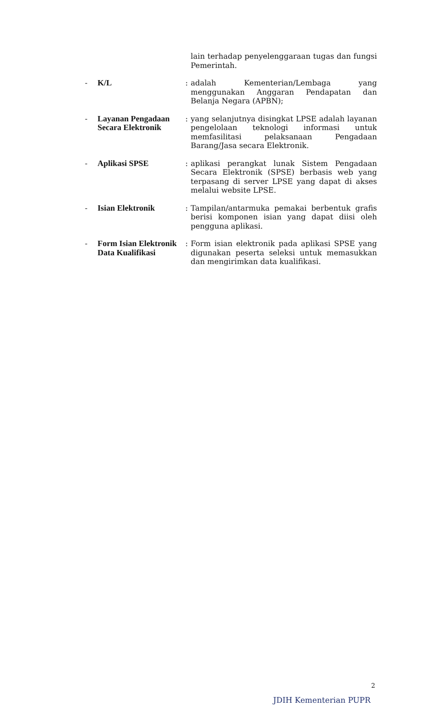| | | | lain terhadap penyelenggaraan tugas dan fungsi Pemerintah. |
| - | K/L | : | adalah Kementerian/Lembaga yang menggunakan Anggaran Pendapatan dan Belanja Negara (APBN); |
| - | Layanan Pengadaan Secara Elektronik | : | yang selanjutnya disingkat LPSE adalah layanan pengelolaan teknologi informasi untuk memfasilitasi pelaksanaan Pengadaan Barang/Jasa secara Elektronik. |
| - | Aplikasi SPSE | : | aplikasi perangkat lunak Sistem Pengadaan Secara Elektronik (SPSE) berbasis web yang terpasang di server LPSE yang dapat di akses melalui website LPSE. |
| - | Isian Elektronik | : | Tampilan/antarmuka pemakai berbentuk grafis berisi komponen isian yang dapat diisi oleh pengguna aplikasi. |
| - | Form Isian Elektronik Data Kualifikasi | : | Form isian elektronik pada aplikasi SPSE yang digunakan peserta seleksi untuk memasukkan dan mengirimkan data kualifikasi. |
2
JDIH Kementerian PUPR